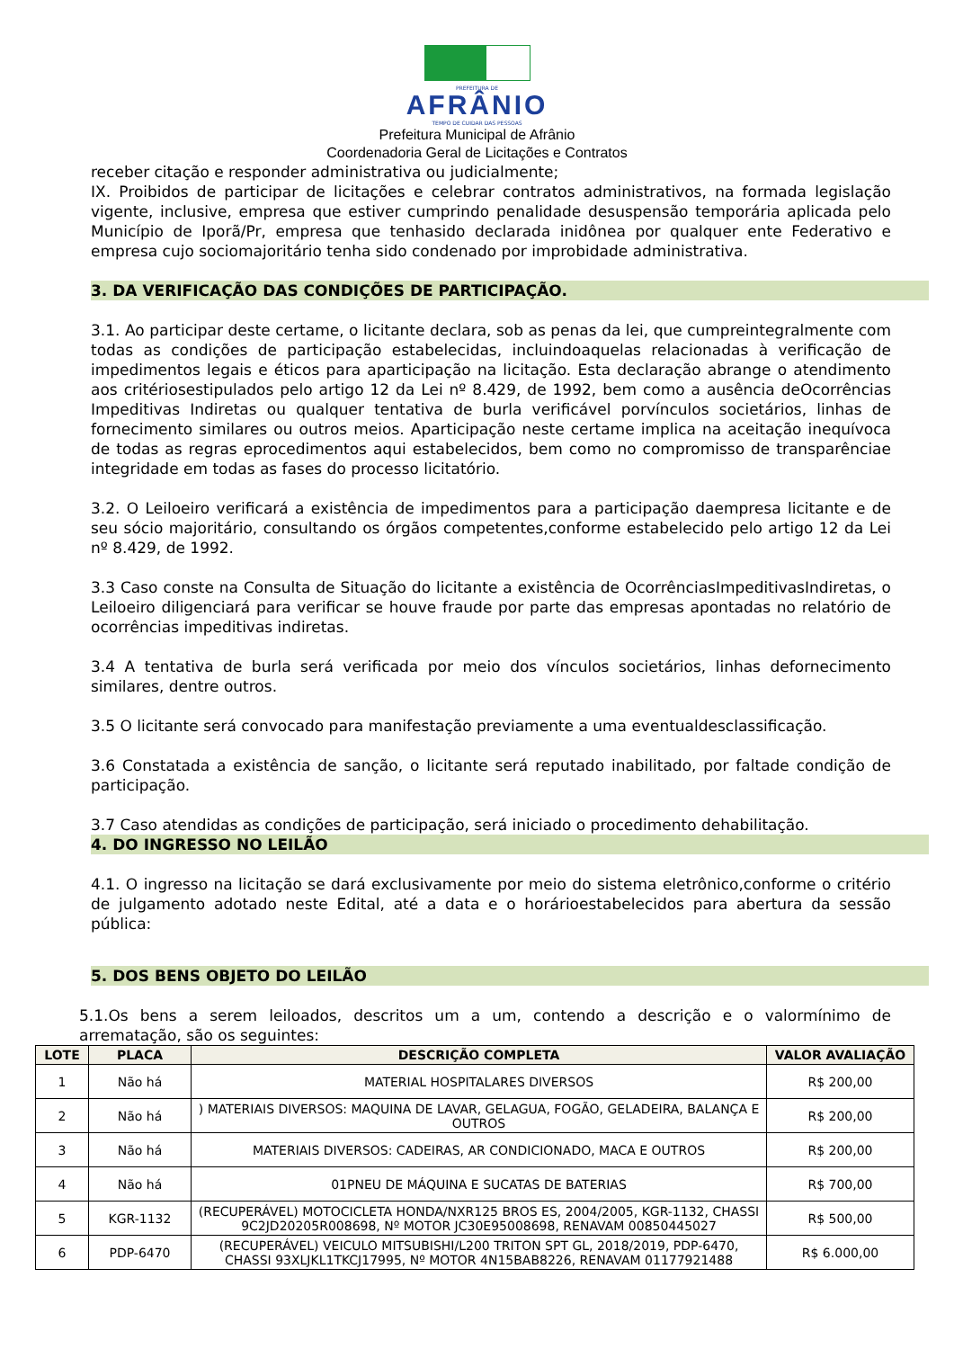PREFEITURA DE
AFRÂNIO
TEMPO DE CUIDAR DAS PESSOAS
Prefeitura Municipal de Afrânio
Coordenadoria Geral de Licitações e Contratos
receber citação e responder administrativa ou judicialmente;
IX. Proibidos de participar de licitações e celebrar contratos administrativos, na formada legislação vigente, inclusive, empresa que estiver cumprindo penalidade desuspensão temporária aplicada pelo Município de Iporã/Pr, empresa que tenhasido declarada inidônea por qualquer ente Federativo e empresa cujo sociomajoritário tenha sido condenado por improbidade administrativa.
3. DA VERIFICAÇÃO DAS CONDIÇÕES DE PARTICIPAÇÃO.
3.1. Ao participar deste certame, o licitante declara, sob as penas da lei, que cumpreintegralmente com todas as condições de participação estabelecidas, incluindoaquelas relacionadas à verificação de impedimentos legais e éticos para aparticipação na licitação. Esta declaração abrange o atendimento aos critériosestipulados pelo artigo 12 da Lei nº 8.429, de 1992, bem como a ausência deOcorrências Impeditivas Indiretas ou qualquer tentativa de burla verificável porvínculos societários, linhas de fornecimento similares ou outros meios. Aparticipação neste certame implica na aceitação inequívoca de todas as regras eprocedimentos aqui estabelecidos, bem como no compromisso de transparênciae integridade em todas as fases do processo licitatório.
3.2. O Leiloeiro verificará a existência de impedimentos para a participação daempresa licitante e de seu sócio majoritário, consultando os órgãos competentes,conforme estabelecido pelo artigo 12 da Lei nº 8.429, de 1992.
3.3 Caso conste na Consulta de Situação do licitante a existência de OcorrênciasImpeditivasIndiretas, o Leiloeiro diligenciará para verificar se houve fraude por parte das empresas apontadas no relatório de ocorrências impeditivas indiretas.
3.4 A tentativa de burla será verificada por meio dos vínculos societários, linhas defornecimento similares, dentre outros.
3.5 O licitante será convocado para manifestação previamente a uma eventualdesclassificação.
3.6 Constatada a existência de sanção, o licitante será reputado inabilitado, por faltade condição de participação.
3.7 Caso atendidas as condições de participação, será iniciado o procedimento dehabilitação.
4. DO INGRESSO NO LEILÃO
4.1. O ingresso na licitação se dará exclusivamente por meio do sistema eletrônico,conforme o critério de julgamento adotado neste Edital, até a data e o horárioestabelecidos para abertura da sessão pública:
5. DOS BENS OBJETO DO LEILÃO
5.1.Os bens a serem leiloados, descritos um a um, contendo a descrição e o valormínimo de arrematação, são os seguintes:
| LOTE | PLACA | DESCRIÇÃO COMPLETA | VALOR AVALIAÇÃO |
| --- | --- | --- | --- |
| 1 | Não há | MATERIAL HOSPITALARES DIVERSOS | R$ 200,00 |
| 2 | Não há | ) MATERIAIS DIVERSOS: MAQUINA DE LAVAR, GELAGUA, FOGÃO, GELADEIRA, BALANÇA E OUTROS | R$ 200,00 |
| 3 | Não há | MATERIAIS DIVERSOS: CADEIRAS, AR CONDICIONADO, MACA E OUTROS | R$ 200,00 |
| 4 | Não há | 01PNEU DE MÁQUINA E SUCATAS DE BATERIAS | R$ 700,00 |
| 5 | KGR-1132 | (RECUPERÁVEL) MOTOCICLETA HONDA/NXR125 BROS ES, 2004/2005, KGR-1132, CHASSI 9C2JD20205R008698, Nº MOTOR JC30E95008698, RENAVAM 00850445027 | R$ 500,00 |
| 6 | PDP-6470 | (RECUPERÁVEL) VEICULO MITSUBISHI/L200 TRITON SPT GL, 2018/2019, PDP-6470, CHASSI 93XLJKL1TKCJ17995, Nº MOTOR 4N15BAB8226, RENAVAM 01177921488 | R$ 6.000,00 |